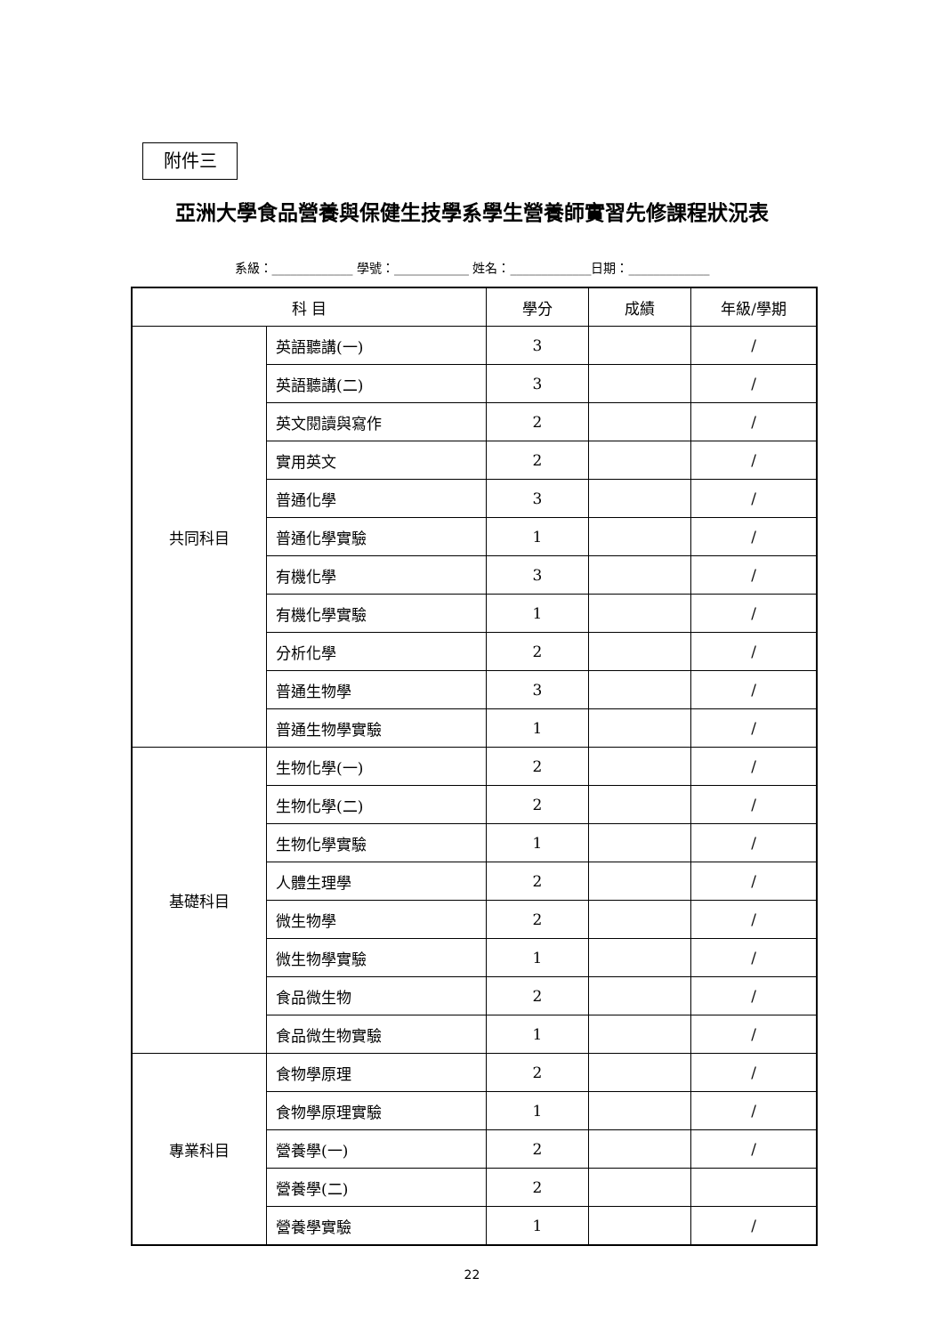附件三
亞洲大學食品營養與保健生技學系學生營養師實習先修課程狀況表
系級：_____________ 學號：____________ 姓名：_____________日期：_____________
| 科 目 | | 學分 | 成績 | 年級/學期 |
| --- | --- | --- | --- | --- |
| 共同科目 | 英語聽講(一) | 3 | | / |
| | 英語聽講(二) | 3 | | / |
| | 英文閱讀與寫作 | 2 | | / |
| | 實用英文 | 2 | | / |
| | 普通化學 | 3 | | / |
| | 普通化學實驗 | 1 | | / |
| | 有機化學 | 3 | | / |
| | 有機化學實驗 | 1 | | / |
| | 分析化學 | 2 | | / |
| | 普通生物學 | 3 | | / |
| | 普通生物學實驗 | 1 | | / |
| 基礎科目 | 生物化學(一) | 2 | | / |
| | 生物化學(二) | 2 | | / |
| | 生物化學實驗 | 1 | | / |
| | 人體生理學 | 2 | | / |
| | 微生物學 | 2 | | / |
| | 微生物學實驗 | 1 | | / |
| | 食品微生物 | 2 | | / |
| | 食品微生物實驗 | 1 | | / |
| 專業科目 | 食物學原理 | 2 | | / |
| | 食物學原理實驗 | 1 | | / |
| | 營養學(一) | 2 | | / |
| | 營養學(二) | 2 | | |
| | 營養學實驗 | 1 | | / |
22